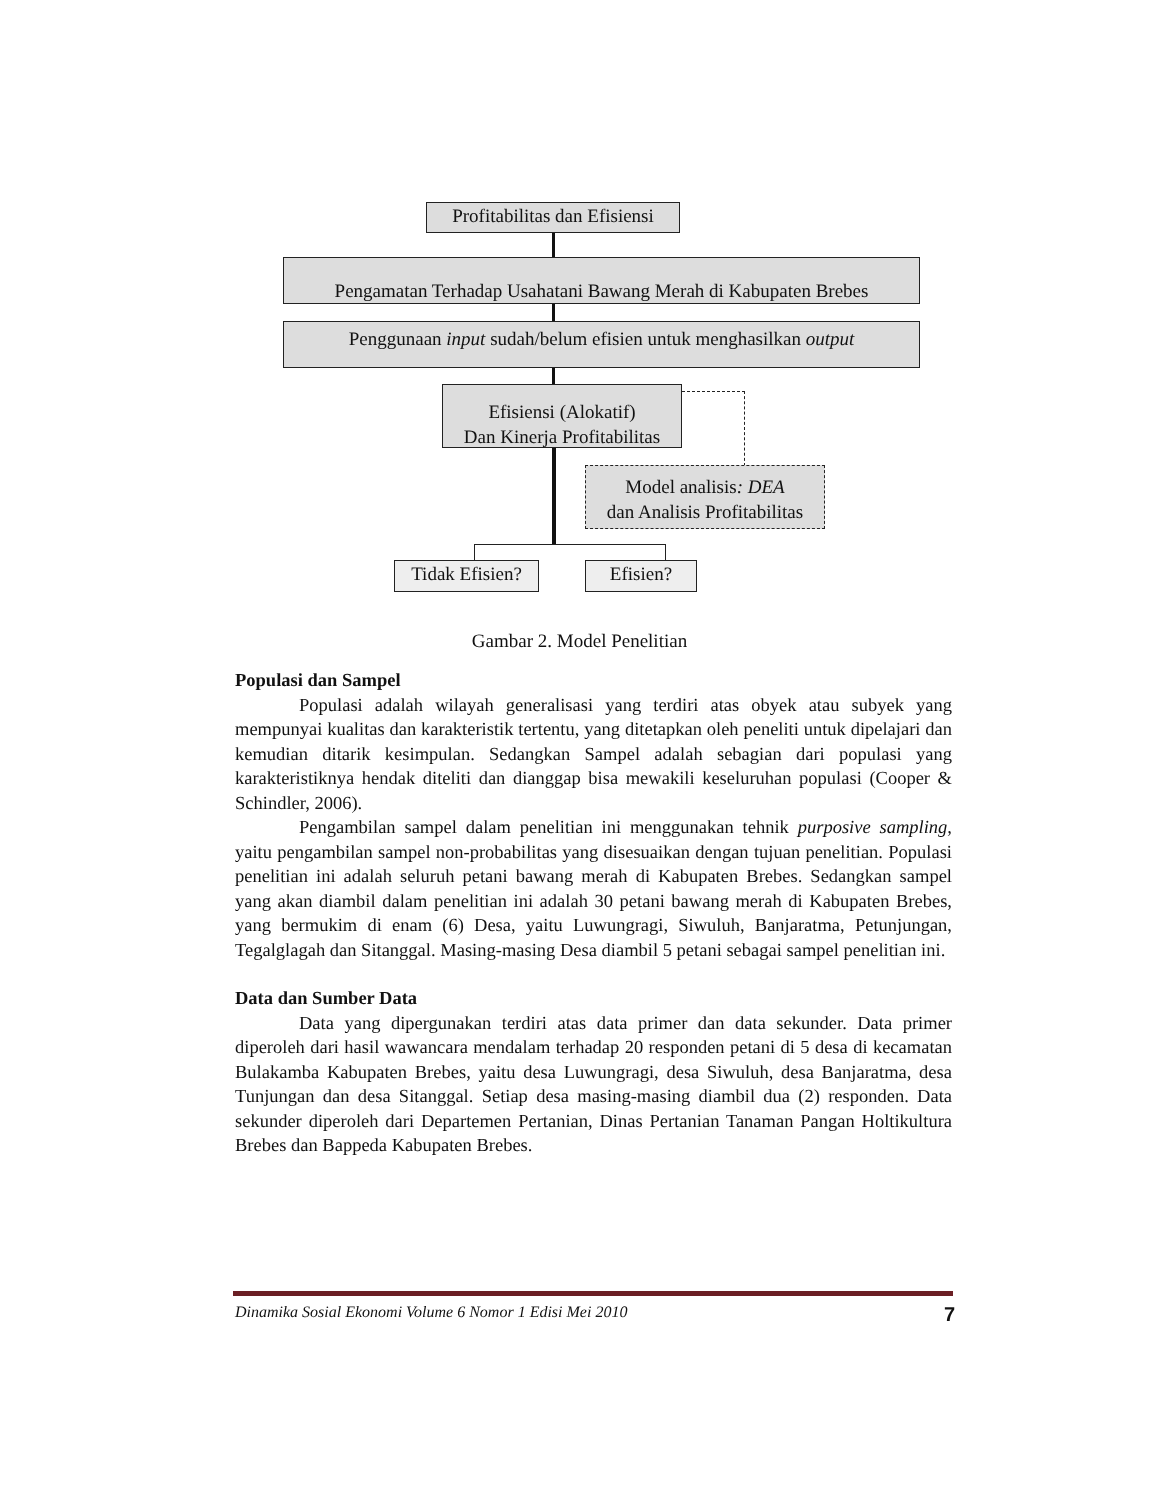Profitabilitas dan Efisiensi
Pengamatan Terhadap Usahatani Bawang Merah di Kabupaten Brebes
Penggunaan input sudah/belum efisien untuk menghasilkan output
Efisiensi (Alokatif)
Dan Kinerja Profitabilitas
Model analisis: DEA
dan Analisis Profitabilitas
Tidak Efisien?
Efisien?
Gambar 2. Model Penelitian
Populasi dan Sampel
Populasi adalah wilayah generalisasi yang terdiri atas obyek atau subyek yang mempunyai kualitas dan karakteristik tertentu, yang ditetapkan oleh peneliti untuk dipelajari dan kemudian ditarik kesimpulan. Sedangkan Sampel adalah sebagian dari populasi yang karakteristiknya hendak diteliti dan dianggap bisa mewakili keseluruhan populasi (Cooper & Schindler, 2006).
Pengambilan sampel dalam penelitian ini menggunakan tehnik purposive sampling, yaitu pengambilan sampel non-probabilitas yang disesuaikan dengan tujuan penelitian. Populasi penelitian ini adalah seluruh petani bawang merah di Kabupaten Brebes. Sedangkan sampel yang akan diambil dalam penelitian ini adalah 30 petani bawang merah di Kabupaten Brebes, yang bermukim di enam (6) Desa, yaitu Luwungragi, Siwuluh, Banjaratma, Petunjungan, Tegalglagah dan Sitanggal. Masing-masing Desa diambil 5 petani sebagai sampel penelitian ini.
Data dan Sumber Data
Data yang dipergunakan terdiri atas data primer dan data sekunder. Data primer diperoleh dari hasil wawancara mendalam terhadap 20 responden petani di 5 desa di kecamatan Bulakamba Kabupaten Brebes, yaitu desa Luwungragi, desa Siwuluh, desa Banjaratma, desa Tunjungan dan desa Sitanggal. Setiap desa masing-masing diambil dua (2) responden. Data sekunder diperoleh dari Departemen Pertanian, Dinas Pertanian Tanaman Pangan Holtikultura Brebes dan Bappeda Kabupaten Brebes.
Dinamika Sosial Ekonomi Volume 6 Nomor 1 Edisi Mei 2010 7